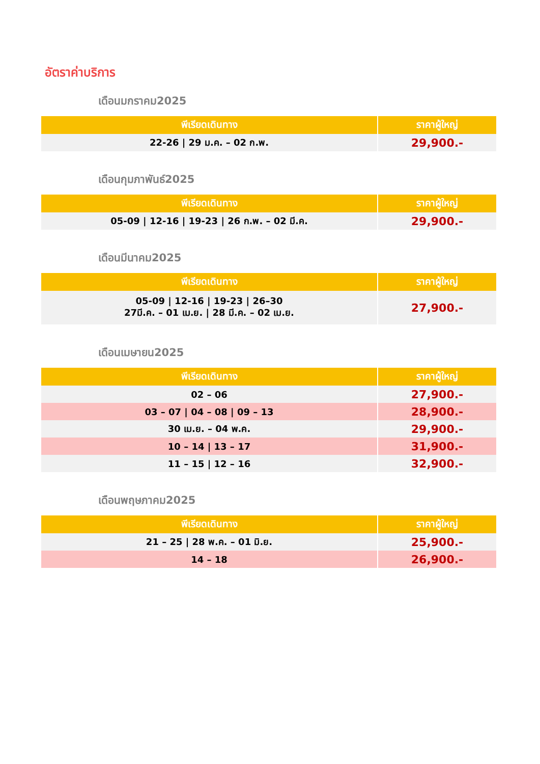อัตราค่าบริการ
เดือนมกราคม2025
| พีเรียดเดินทาง | ราคาผู้ใหญ่ |
| --- | --- |
| 22-26 / 29 ม.ค. – 02 ก.พ. | 29,900.- |
เดือนกุมภาพันธ์2025
| พีเรียดเดินทาง | ราคาผู้ใหญ่ |
| --- | --- |
| 05-09 / 12-16 / 19-23 / 26 ก.พ. – 02 มี.ค. | 29,900.- |
เดือนมีนาคม2025
| พีเรียดเดินทาง | ราคาผู้ใหญ่ |
| --- | --- |
| 05-09 / 12-16 / 19-23 / 26–30 27มี.ค. – 01 เม.ย. / 28 มี.ค. – 02 เม.ย. | 27,900.- |
เดือนเมษายน2025
| พีเรียดเดินทาง | ราคาผู้ใหญ่ |
| --- | --- |
| 02 – 06 | 27,900.- |
| 03 – 07 / 04 – 08 / 09 – 13 | 28,900.- |
| 30 เม.ย. – 04 พ.ค. | 29,900.- |
| 10 – 14 / 13 – 17 | 31,900.- |
| 11 – 15 / 12 – 16 | 32,900.- |
เดือนพฤษภาคม2025
| พีเรียดเดินทาง | ราคาผู้ใหญ่ |
| --- | --- |
| 21 – 25 / 28 พ.ค. – 01 มิ.ย. | 25,900.- |
| 14 – 18 | 26,900.- |